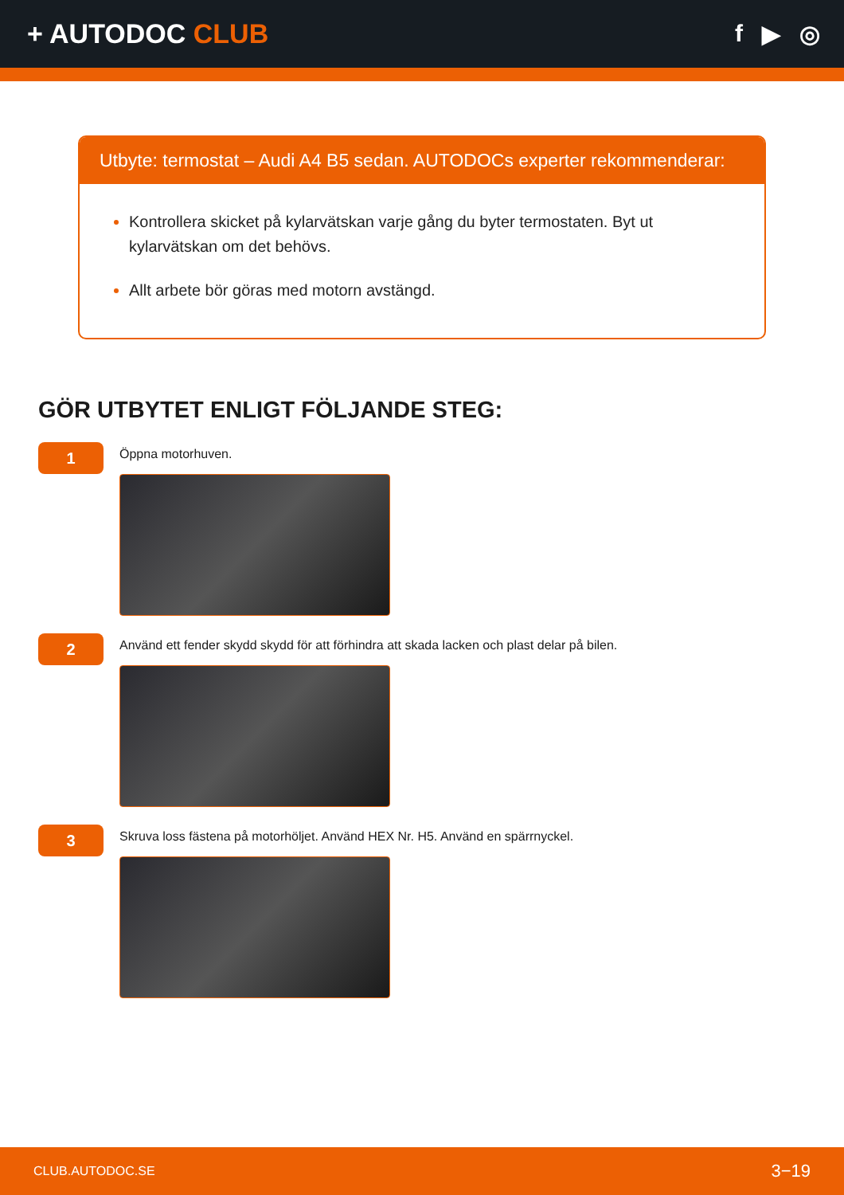+ AUTODOC CLUB f ▶ ◎
Utbyte: termostat – Audi A4 B5 sedan. AUTODOCs experter rekommenderar:
Kontrollera skicket på kylarvätskan varje gång du byter termostaten. Byt ut kylarvätskan om det behövs.
Allt arbete bör göras med motorn avstängd.
GÖR UTBYTET ENLIGT FÖLJANDE STEG:
1
Öppna motorhuven.
2
Använd ett fender skydd skydd för att förhindra att skada lacken och plast delar på bilen.
3
Skruva loss fästena på motorhöljet. Använd HEX Nr. H5. Använd en spärrnyckel.
CLUB.AUTODOC.SE 3−19